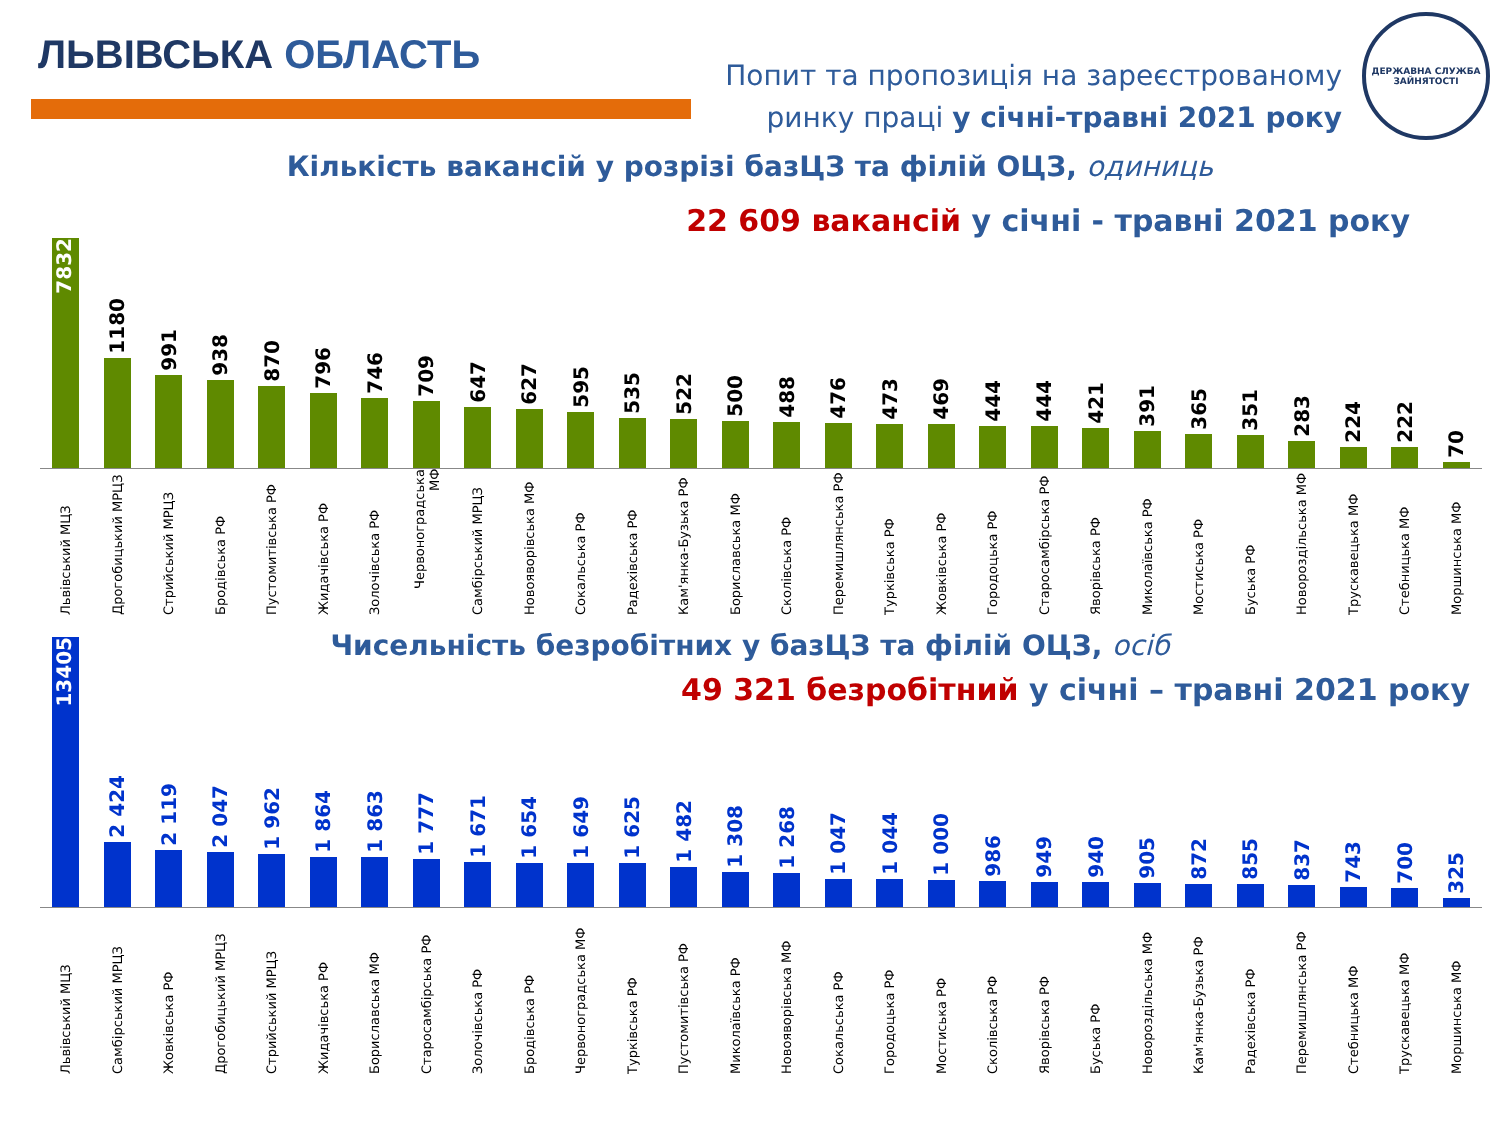ЛЬВІВСЬКА ОБЛАСТЬ
Попит та пропозиція на зареєстрованому
ринку праці у січні-травні 2021 року
ДЕРЖАВНА СЛУЖБА ЗАЙНЯТОСТІ
Кількість вакансій у розрізі базЦЗ та філій ОЦЗ, одиниць
22 609 вакансій у січні - травні 2021 року
7832
1180
991
938
870
796
746
709
647
627
595
535
522
500
488
476
473
469
444
444
421
391
365
351
283
224
222
70
Львівський МЦЗ
Дрогобицький МРЦЗ
Стрийський МРЦЗ
Бродівська РФ
Пустомитівська РФ
Жидачівська РФ
Золочівська РФ
Червоноградська МФ
Самбірський МРЦЗ
Новояворівська МФ
Сокальська РФ
Радехівська РФ
Кам'янка-Бузька РФ
Бориславська МФ
Сколівська РФ
Перемишлянська РФ
Турківська РФ
Жовківська РФ
Городоцька РФ
Старосамбірська РФ
Яворівська РФ
Миколаївська РФ
Мостиська РФ
Буська РФ
Новороздільська МФ
Трускавецька МФ
Стебницька МФ
Моршинська МФ
Чисельність безробітних у базЦЗ та філій ОЦЗ, осіб
49 321 безробітний у січні – травні 2021 року
13405
2 424
2 119
2 047
1 962
1 864
1 863
1 777
1 671
1 654
1 649
1 625
1 482
1 308
1 268
1 047
1 044
1 000
986
949
940
905
872
855
837
743
700
325
Львівський МЦЗ
Самбірський МРЦЗ
Жовківська РФ
Дрогобицький МРЦЗ
Стрийський МРЦЗ
Жидачівська РФ
Бориславська МФ
Старосамбірська РФ
Золочівська РФ
Бродівська РФ
Червоноградська МФ
Турківська РФ
Пустомитівська РФ
Миколаївська РФ
Новояворівська МФ
Сокальська РФ
Городоцька РФ
Мостиська РФ
Сколівська РФ
Яворівська РФ
Буська РФ
Новороздільська МФ
Кам'янка-Бузька РФ
Радехівська РФ
Перемишлянська РФ
Стебницька МФ
Трускавецька МФ
Моршинська МФ